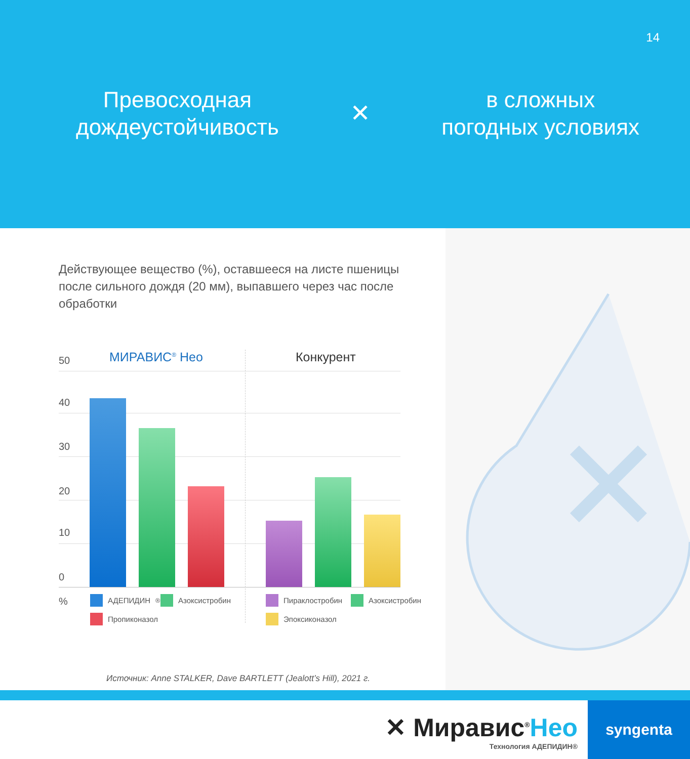14
Превосходная
дождеустойчивость
✕
в сложных
погодных условиях
Действующее вещество (%), оставшееся на листе пшеницы после сильного дождя (20 мм), выпавшего через час после обработки
МИРАВИС<sup>®</sup> Нео Конкурент
50
40
30
20
10
0
% АДЕПИДИН<sup>®</sup> Азоксистробин
Пропиконазол
Пираклостробин Азоксистробин
Эпоксиконазол
Источник: Anne STALKER, Dave BARTLETT (Jealott’s Hill), 2021 г.
✕
✕ Миравис<sup>®</sup>Нео
Технология АДЕПИДИН®
syngenta